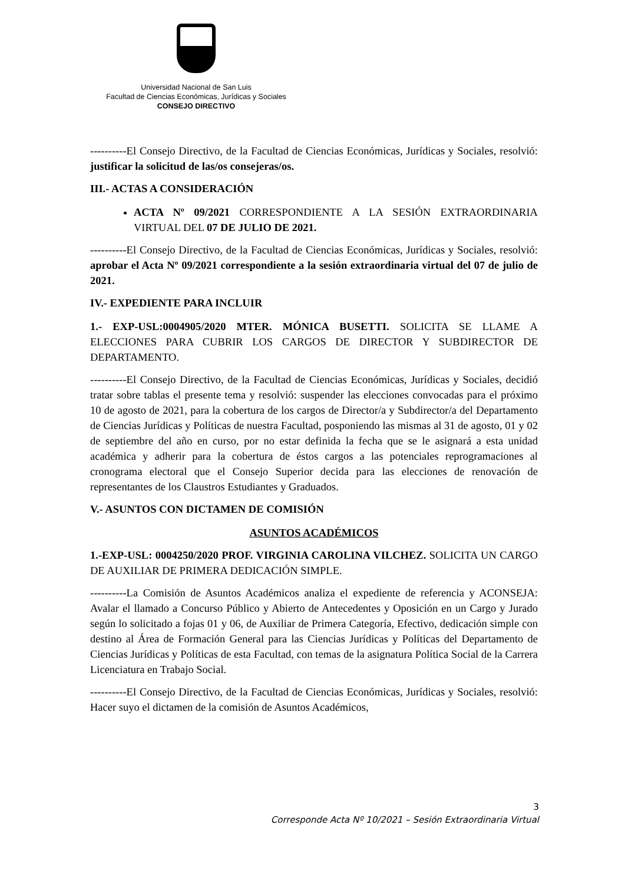Universidad Nacional de San Luis
Facultad de Ciencias Económicas, Jurídicas y Sociales
CONSEJO DIRECTIVO
----------El Consejo Directivo, de la Facultad de Ciencias Económicas, Jurídicas y Sociales, resolvió: justificar la solicitud de las/os consejeras/os.
III.- ACTAS A CONSIDERACIÓN
ACTA Nº 09/2021 CORRESPONDIENTE A LA SESIÓN EXTRAORDINARIA VIRTUAL DEL 07 DE JULIO DE 2021.
----------El Consejo Directivo, de la Facultad de Ciencias Económicas, Jurídicas y Sociales, resolvió: aprobar el Acta Nº 09/2021 correspondiente a la sesión extraordinaria virtual del 07 de julio de 2021.
IV.- EXPEDIENTE PARA INCLUIR
1.- EXP-USL:0004905/2020 MTER. MÓNICA BUSETTI. SOLICITA SE LLAME A ELECCIONES PARA CUBRIR LOS CARGOS DE DIRECTOR Y SUBDIRECTOR DE DEPARTAMENTO.
----------El Consejo Directivo, de la Facultad de Ciencias Económicas, Jurídicas y Sociales, decidió tratar sobre tablas el presente tema y resolvió: suspender las elecciones convocadas para el próximo 10 de agosto de 2021, para la cobertura de los cargos de Director/a y Subdirector/a del Departamento de Ciencias Jurídicas y Políticas de nuestra Facultad, posponiendo las mismas al 31 de agosto, 01 y 02 de septiembre del año en curso, por no estar definida la fecha que se le asignará a esta unidad académica y adherir para la cobertura de éstos cargos a las potenciales reprogramaciones al cronograma electoral que el Consejo Superior decida para las elecciones de renovación de representantes de los Claustros Estudiantes y Graduados.
V.- ASUNTOS CON DICTAMEN DE COMISIÓN
ASUNTOS ACADÉMICOS
1.-EXP-USL: 0004250/2020 PROF. VIRGINIA CAROLINA VILCHEZ. SOLICITA UN CARGO DE AUXILIAR DE PRIMERA DEDICACIÓN SIMPLE.
----------La Comisión de Asuntos Académicos analiza el expediente de referencia y ACONSEJA: Avalar el llamado a Concurso Público y Abierto de Antecedentes y Oposición en un Cargo y Jurado según lo solicitado a fojas 01 y 06, de Auxiliar de Primera Categoría, Efectivo, dedicación simple con destino al Área de Formación General para las Ciencias Jurídicas y Políticas del Departamento de Ciencias Jurídicas y Políticas de esta Facultad, con temas de la asignatura Política Social de la Carrera Licenciatura en Trabajo Social.
----------El Consejo Directivo, de la Facultad de Ciencias Económicas, Jurídicas y Sociales, resolvió: Hacer suyo el dictamen de la comisión de Asuntos Académicos,
3
Corresponde Acta Nº 10/2021 – Sesión Extraordinaria Virtual